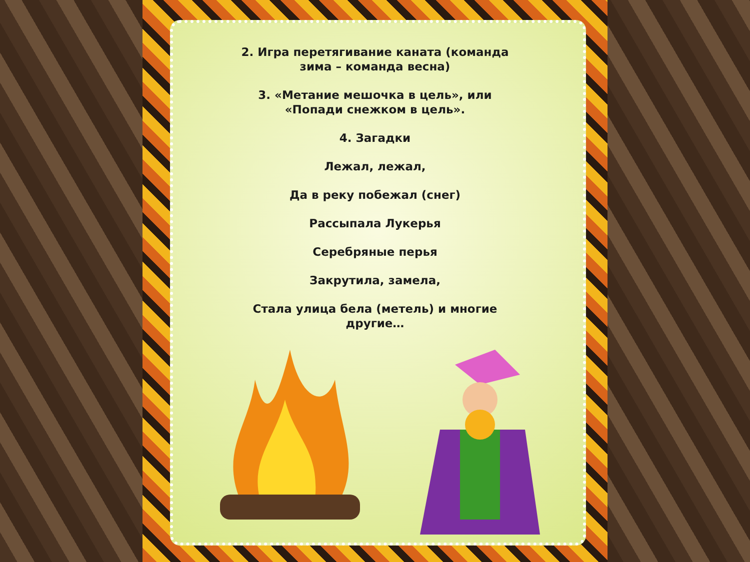2. Игра перетягивание каната (команда
зима – команда весна)
3. «Метание мешочка в цель», или
«Попади снежком в цель».
4. Загадки
Лежал, лежал,
Да в реку побежал (снег)
Рассыпала Лукерья
Серебряные перья
Закрутила, замела,
Стала улица бела (метель) и многие
другие…